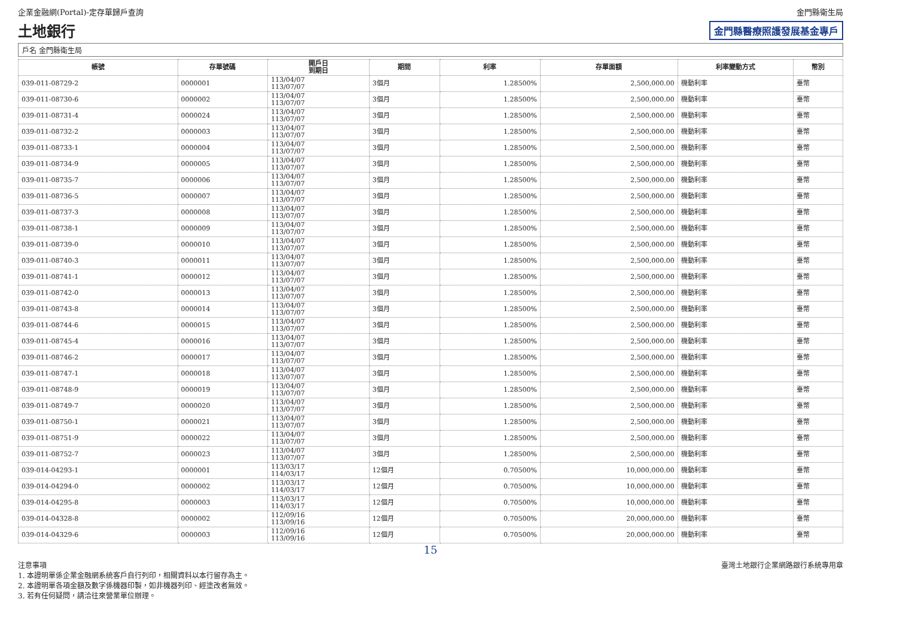企業金融網(Portal)-定存單歸戶查詢 金門縣衛生局
土地銀行 金門縣醫療照護發展基金專戶
戶名 金門縣衛生局
| 帳號 | 存單號碼 | 開戶日 到期日 | 期間 | 利率 | 存單面額 | 利率變動方式 | 幣別 |
| --- | --- | --- | --- | --- | --- | --- | --- |
| 039-011-08729-2 | 0000001 | 113/04/07 113/07/07 | 3個月 | 1.28500% | 2,500,000.00 | 機動利率 | 臺幣 |
| 039-011-08730-6 | 0000002 | 113/04/07 113/07/07 | 3個月 | 1.28500% | 2,500,000.00 | 機動利率 | 臺幣 |
| 039-011-08731-4 | 0000024 | 113/04/07 113/07/07 | 3個月 | 1.28500% | 2,500,000.00 | 機動利率 | 臺幣 |
| 039-011-08732-2 | 0000003 | 113/04/07 113/07/07 | 3個月 | 1.28500% | 2,500,000.00 | 機動利率 | 臺幣 |
| 039-011-08733-1 | 0000004 | 113/04/07 113/07/07 | 3個月 | 1.28500% | 2,500,000.00 | 機動利率 | 臺幣 |
| 039-011-08734-9 | 0000005 | 113/04/07 113/07/07 | 3個月 | 1.28500% | 2,500,000.00 | 機動利率 | 臺幣 |
| 039-011-08735-7 | 0000006 | 113/04/07 113/07/07 | 3個月 | 1.28500% | 2,500,000.00 | 機動利率 | 臺幣 |
| 039-011-08736-5 | 0000007 | 113/04/07 113/07/07 | 3個月 | 1.28500% | 2,500,000.00 | 機動利率 | 臺幣 |
| 039-011-08737-3 | 0000008 | 113/04/07 113/07/07 | 3個月 | 1.28500% | 2,500,000.00 | 機動利率 | 臺幣 |
| 039-011-08738-1 | 0000009 | 113/04/07 113/07/07 | 3個月 | 1.28500% | 2,500,000.00 | 機動利率 | 臺幣 |
| 039-011-08739-0 | 0000010 | 113/04/07 113/07/07 | 3個月 | 1.28500% | 2,500,000.00 | 機動利率 | 臺幣 |
| 039-011-08740-3 | 0000011 | 113/04/07 113/07/07 | 3個月 | 1.28500% | 2,500,000.00 | 機動利率 | 臺幣 |
| 039-011-08741-1 | 0000012 | 113/04/07 113/07/07 | 3個月 | 1.28500% | 2,500,000.00 | 機動利率 | 臺幣 |
| 039-011-08742-0 | 0000013 | 113/04/07 113/07/07 | 3個月 | 1.28500% | 2,500,000.00 | 機動利率 | 臺幣 |
| 039-011-08743-8 | 0000014 | 113/04/07 113/07/07 | 3個月 | 1.28500% | 2,500,000.00 | 機動利率 | 臺幣 |
| 039-011-08744-6 | 0000015 | 113/04/07 113/07/07 | 3個月 | 1.28500% | 2,500,000.00 | 機動利率 | 臺幣 |
| 039-011-08745-4 | 0000016 | 113/04/07 113/07/07 | 3個月 | 1.28500% | 2,500,000.00 | 機動利率 | 臺幣 |
| 039-011-08746-2 | 0000017 | 113/04/07 113/07/07 | 3個月 | 1.28500% | 2,500,000.00 | 機動利率 | 臺幣 |
| 039-011-08747-1 | 0000018 | 113/04/07 113/07/07 | 3個月 | 1.28500% | 2,500,000.00 | 機動利率 | 臺幣 |
| 039-011-08748-9 | 0000019 | 113/04/07 113/07/07 | 3個月 | 1.28500% | 2,500,000.00 | 機動利率 | 臺幣 |
| 039-011-08749-7 | 0000020 | 113/04/07 113/07/07 | 3個月 | 1.28500% | 2,500,000.00 | 機動利率 | 臺幣 |
| 039-011-08750-1 | 0000021 | 113/04/07 113/07/07 | 3個月 | 1.28500% | 2,500,000.00 | 機動利率 | 臺幣 |
| 039-011-08751-9 | 0000022 | 113/04/07 113/07/07 | 3個月 | 1.28500% | 2,500,000.00 | 機動利率 | 臺幣 |
| 039-011-08752-7 | 0000023 | 113/04/07 113/07/07 | 3個月 | 1.28500% | 2,500,000.00 | 機動利率 | 臺幣 |
| 039-014-04293-1 | 0000001 | 113/03/17 114/03/17 | 12個月 | 0.70500% | 10,000,000.00 | 機動利率 | 臺幣 |
| 039-014-04294-0 | 0000002 | 113/03/17 114/03/17 | 12個月 | 0.70500% | 10,000,000.00 | 機動利率 | 臺幣 |
| 039-014-04295-8 | 0000003 | 113/03/17 114/03/17 | 12個月 | 0.70500% | 10,000,000.00 | 機動利率 | 臺幣 |
| 039-014-04328-8 | 0000002 | 112/09/16 113/09/16 | 12個月 | 0.70500% | 20,000,000.00 | 機動利率 | 臺幣 |
| 039-014-04329-6 | 0000003 | 112/09/16 113/09/16 | 12個月 | 0.70500% | 20,000,000.00 | 機動利率 | 臺幣 |
15
注意事項
1. 本證明單係企業金融網系統客戶自行列印，相關資料以本行留存為主。
2. 本證明單各項金額及數字係機器印製，如非機器列印、經塗改者無效。
3. 若有任何疑問，請洽往來營業單位辦理。
臺灣土地銀行企業網路銀行系統專用章